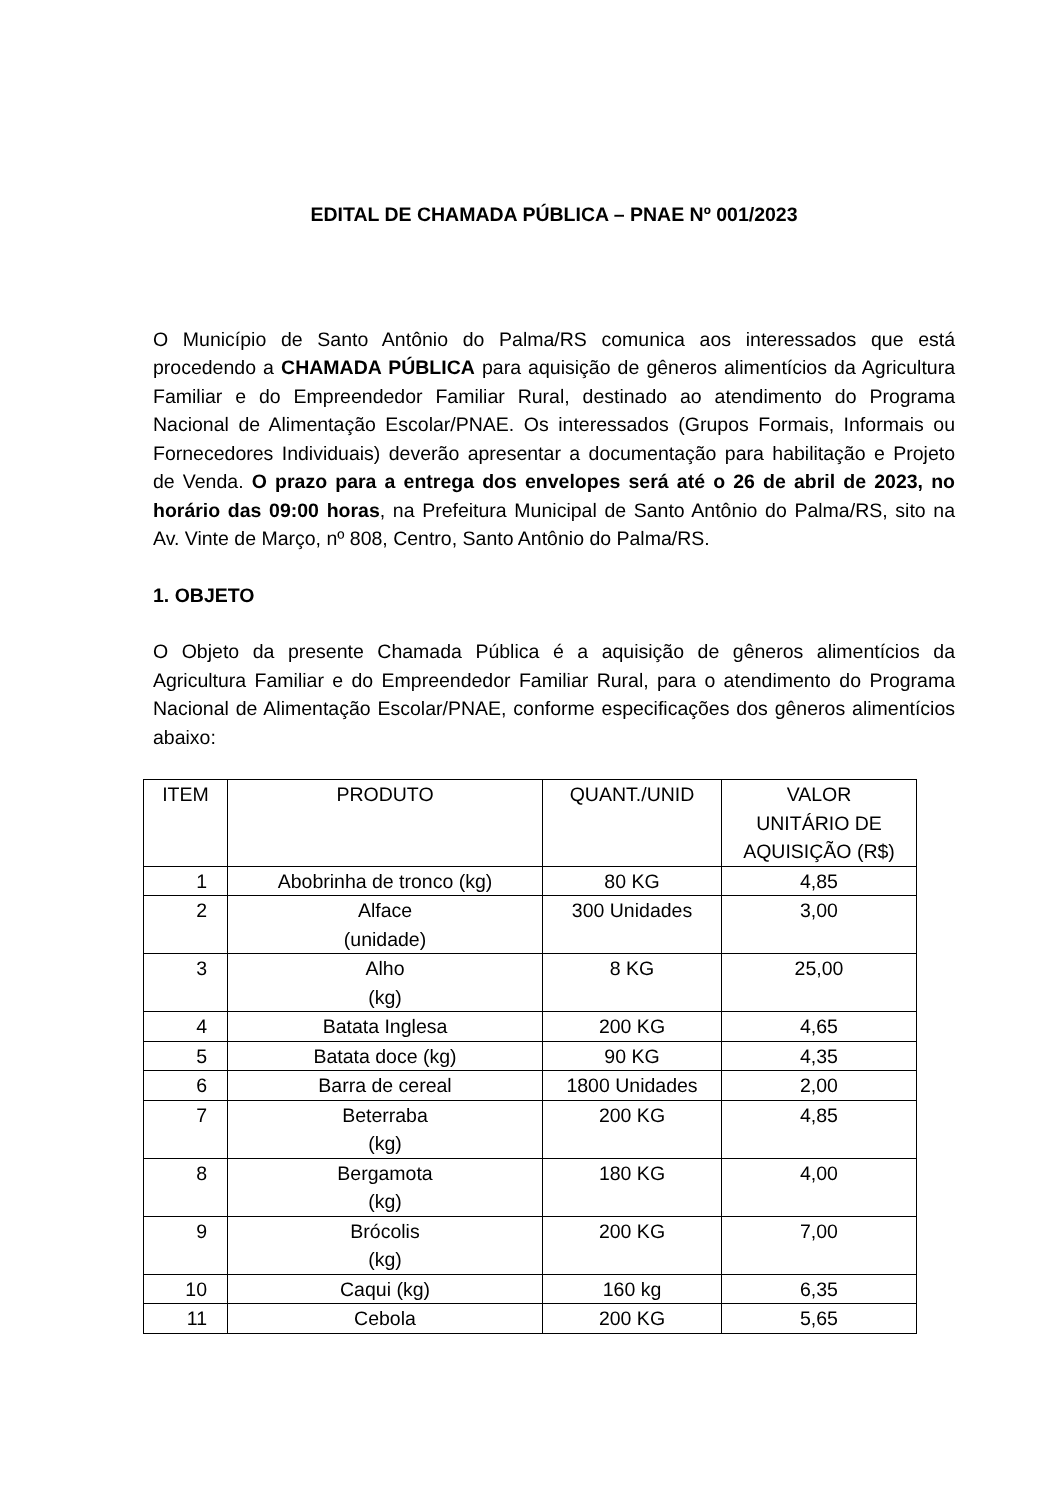EDITAL DE CHAMADA PÚBLICA – PNAE Nº 001/2023
O Município de Santo Antônio do Palma/RS comunica aos interessados que está procedendo a CHAMADA PÚBLICA para aquisição de gêneros alimentícios da Agricultura Familiar e do Empreendedor Familiar Rural, destinado ao atendimento do Programa Nacional de Alimentação Escolar/PNAE. Os interessados (Grupos Formais, Informais ou Fornecedores Individuais) deverão apresentar a documentação para habilitação e Projeto de Venda. O prazo para a entrega dos envelopes será até o 26 de abril de 2023, no horário das 09:00 horas, na Prefeitura Municipal de Santo Antônio do Palma/RS, sito na Av. Vinte de Março, nº 808, Centro, Santo Antônio do Palma/RS.
1. OBJETO
O Objeto da presente Chamada Pública é a aquisição de gêneros alimentícios da Agricultura Familiar e do Empreendedor Familiar Rural, para o atendimento do Programa Nacional de Alimentação Escolar/PNAE, conforme especificações dos gêneros alimentícios abaixo:
| ITEM | PRODUTO | QUANT./UNID | VALOR UNITÁRIO DE AQUISIÇÃO (R$) |
| 1 | Abobrinha de tronco (kg) | 80 KG | 4,85 |
| 2 | Alface (unidade) | 300 Unidades | 3,00 |
| 3 | Alho (kg) | 8 KG | 25,00 |
| 4 | Batata Inglesa | 200 KG | 4,65 |
| 5 | Batata doce (kg) | 90 KG | 4,35 |
| 6 | Barra de cereal | 1800 Unidades | 2,00 |
| 7 | Beterraba (kg) | 200 KG | 4,85 |
| 8 | Bergamota (kg) | 180 KG | 4,00 |
| 9 | Brócolis (kg) | 200 KG | 7,00 |
| 10 | Caqui (kg) | 160 kg | 6,35 |
| 11 | Cebola | 200 KG | 5,65 |